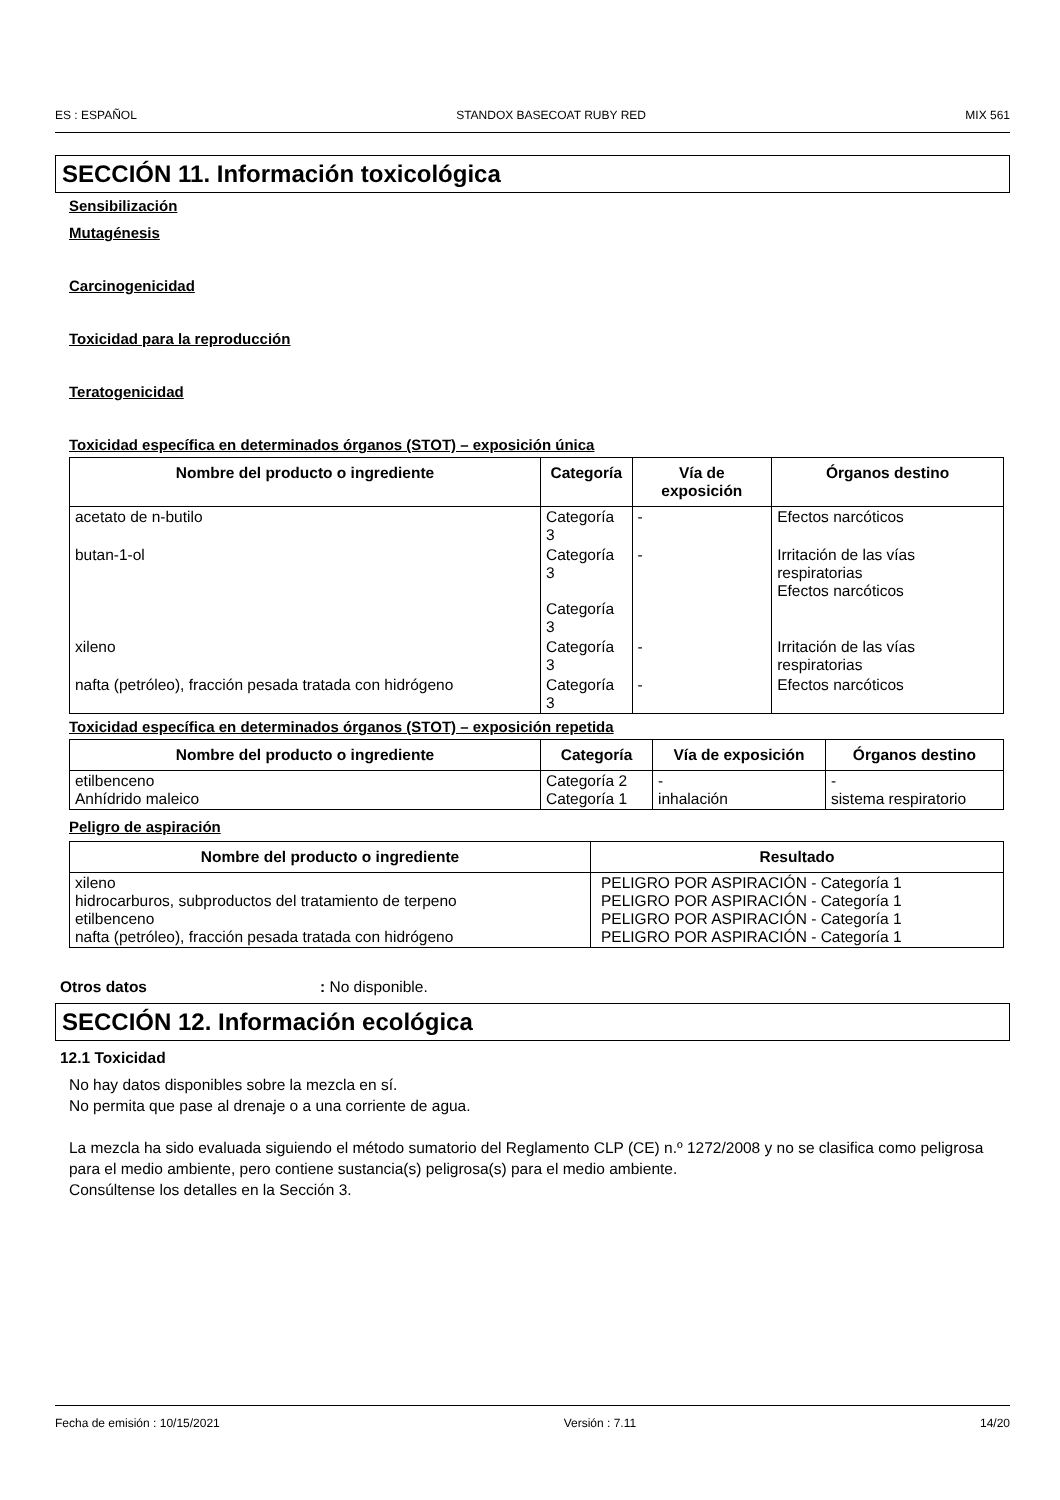ES : ESPAÑOL STANDOX BASECOAT RUBY RED MIX 561
SECCIÓN 11. Información toxicológica
Sensibilización
Mutagénesis
Carcinogenicidad
Toxicidad para la reproducción
Teratogenicidad
Toxicidad específica en determinados órganos (STOT) – exposición única
| Nombre del producto o ingrediente | Categoría | Vía de exposición | Órganos destino |
| --- | --- | --- | --- |
| acetato de n-butilo | Categoría 3 | - | Efectos narcóticos |
| butan-1-ol | Categoría 3 Categoría 3 | - | Irritación de las vías respiratorias Efectos narcóticos |
| xileno | Categoría 3 | - | Irritación de las vías respiratorias |
| nafta (petróleo), fracción pesada tratada con hidrógeno | Categoría 3 | - | Efectos narcóticos |
Toxicidad específica en determinados órganos (STOT) – exposición repetida
| Nombre del producto o ingrediente | Categoría | Vía de exposición | Órganos destino |
| --- | --- | --- | --- |
| etilbenceno Anhídrido maleico | Categoría 2 Categoría 1 | - inhalación | - sistema respiratorio |
Peligro de aspiración
| Nombre del producto o ingrediente | Resultado |
| --- | --- |
| xileno hidrocarburos, subproductos del tratamiento de terpeno etilbenceno nafta (petróleo), fracción pesada tratada con hidrógeno | PELIGRO POR ASPIRACIÓN - Categoría 1 PELIGRO POR ASPIRACIÓN - Categoría 1 PELIGRO POR ASPIRACIÓN - Categoría 1 PELIGRO POR ASPIRACIÓN - Categoría 1 |
Otros datos: No disponible.
SECCIÓN 12. Información ecológica
12.1 Toxicidad
No hay datos disponibles sobre la mezcla en sí.
No permita que pase al drenaje o a una corriente de agua.
La mezcla ha sido evaluada siguiendo el método sumatorio del Reglamento CLP (CE) n.º 1272/2008 y no se clasifica como peligrosa para el medio ambiente, pero contiene sustancia(s) peligrosa(s) para el medio ambiente.
Consúltense los detalles en la Sección 3.
Fecha de emisión : 10/15/2021 Versión : 7.11 14/20